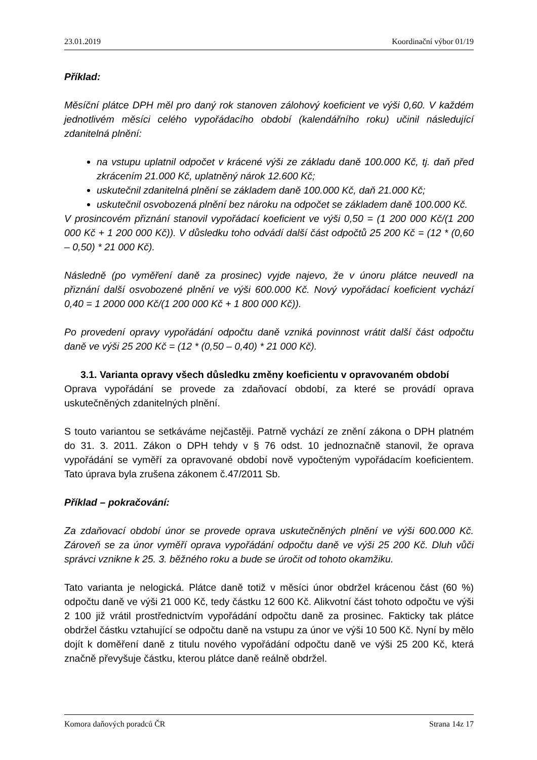23.01.2019 Koordinační výbor 01/19
Příklad:
Měsíční plátce DPH měl pro daný rok stanoven zálohový koeficient ve výši 0,60. V každém jednotlivém měsíci celého vypořádacího období (kalendářního roku) učinil následující zdanitelná plnění:
na vstupu uplatnil odpočet v krácené výši ze základu daně 100.000 Kč, tj. daň před zkrácením 21.000 Kč, uplatněný nárok 12.600 Kč;
uskutečnil zdanitelná plnění se základem daně 100.000 Kč, daň 21.000 Kč;
uskutečnil osvobozená plnění bez nároku na odpočet se základem daně 100.000 Kč.
V prosincovém přiznání stanovil vypořádací koeficient ve výši 0,50 = (1 200 000 Kč/(1 200 000 Kč + 1 200 000 Kč)). V důsledku toho odvádí další část odpočtů 25 200 Kč = (12 * (0,60 – 0,50) * 21 000 Kč).
Následně (po vyměření daně za prosinec) vyjde najevo, že v únoru plátce neuvedl na přiznání další osvobozené plnění ve výši 600.000 Kč. Nový vypořádací koeficient vychází 0,40 = 1 2000 000 Kč/(1 200 000 Kč + 1 800 000 Kč)).
Po provedení opravy vypořádání odpočtu daně vzniká povinnost vrátit další část odpočtu daně ve výši 25 200 Kč = (12 * (0,50 – 0,40) * 21 000 Kč).
3.1. Varianta opravy všech důsledku změny koeficientu v opravovaném období
Oprava vypořádání se provede za zdaňovací období, za které se provádí oprava uskutečněných zdanitelných plnění.
S touto variantou se setkáváme nejčastěji. Patrně vychází ze znění zákona o DPH platném do 31. 3. 2011. Zákon o DPH tehdy v § 76 odst. 10 jednoznačně stanovil, že oprava vypořádání se vyměří za opravované období nově vypočteným vypořádacím koeficientem. Tato úprava byla zrušena zákonem č.47/2011 Sb.
Příklad – pokračování:
Za zdaňovací období únor se provede oprava uskutečněných plnění ve výši 600.000 Kč. Zároveň se za únor vyměří oprava vypořádání odpočtu daně ve výši 25 200 Kč. Dluh vůči správci vznikne k 25. 3. běžného roku a bude se úročit od tohoto okamžiku.
Tato varianta je nelogická. Plátce daně totiž v měsíci únor obdržel krácenou část (60 %) odpočtu daně ve výši 21 000 Kč, tedy částku 12 600 Kč. Alikvotní část tohoto odpočtu ve výši 2 100 již vrátil prostřednictvím vypořádání odpočtu daně za prosinec. Fakticky tak plátce obdržel částku vztahující se odpočtu daně na vstupu za únor ve výši 10 500 Kč. Nyní by mělo dojít k doměření daně z titulu nového vypořádání odpočtu daně ve výši 25 200 Kč, která značně převyšuje částku, kterou plátce daně reálně obdržel.
Komora daňových poradců ČR Strana 14z 17